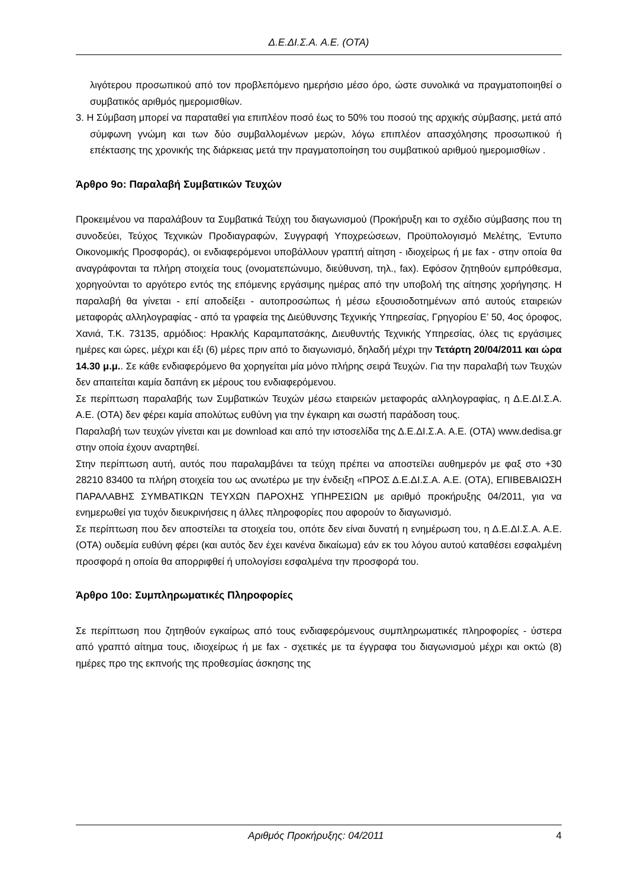Δ.Ε.ΔΙ.Σ.Α. Α.Ε. (ΟΤΑ)
λιγότερου προσωπικού από τον προβλεπόμενο ημερήσιο μέσο όρο, ώστε συνολικά να πραγματοποιηθεί ο συμβατικός αριθμός ημερομισθίων.
3. Η Σύμβαση μπορεί να παραταθεί για επιπλέον ποσό έως το 50% του ποσού της αρχικής σύμβασης, μετά από σύμφωνη γνώμη και των δύο συμβαλλομένων μερών, λόγω επιπλέον απασχόλησης προσωπικού ή επέκτασης της χρονικής της διάρκειας μετά την πραγματοποίηση του συμβατικού αριθμού ημερομισθίων .
Άρθρο 9ο: Παραλαβή Συμβατικών Τευχών
Προκειμένου να παραλάβουν τα Συμβατικά Τεύχη του διαγωνισμού (Προκήρυξη και το σχέδιο σύμβασης που τη συνοδεύει, Τεύχος Τεχνικών Προδιαγραφών, Συγγραφή Υποχρεώσεων, Προϋπολογισμό Μελέτης, Έντυπο Οικονομικής Προσφοράς), οι ενδιαφερόμενοι υποβάλλουν γραπτή αίτηση - ιδιοχείρως ή με fax - στην οποία θα αναγράφονται τα πλήρη στοιχεία τους (ονοματεπώνυμο, διεύθυνση, τηλ., fax). Εφόσον ζητηθούν εμπρόθεσμα, χορηγούνται το αργότερο εντός της επόμενης εργάσιμης ημέρας από την υποβολή της αίτησης χορήγησης. Η παραλαβή θα γίνεται - επί αποδείξει - αυτοπροσώπως ή μέσω εξουσιοδοτημένων από αυτούς εταιρειών μεταφοράς αλληλογραφίας - από τα γραφεία της Διεύθυνσης Τεχνικής Υπηρεσίας, Γρηγορίου Ε’ 50, 4ος όροφος, Χανιά, Τ.Κ. 73135, αρμόδιος: Ηρακλής Καραμπατσάκης, Διευθυντής Τεχνικής Υπηρεσίας, όλες τις εργάσιμες ημέρες και ώρες, μέχρι και έξι (6) μέρες πριν από το διαγωνισμό, δηλαδή μέχρι την Τετάρτη 20/04/2011 και ώρα 14.30 μ.μ.. Σε κάθε ενδιαφερόμενο θα χορηγείται μία μόνο πλήρης σειρά Τευχών. Για την παραλαβή των Τευχών δεν απαιτείται καμία δαπάνη εκ μέρους του ενδιαφερόμενου.
Σε περίπτωση παραλαβής των Συμβατικών Τευχών μέσω εταιρειών μεταφοράς αλληλογραφίας, η Δ.Ε.ΔΙ.Σ.Α. Α.Ε. (ΟΤΑ) δεν φέρει καμία απολύτως ευθύνη για την έγκαιρη και σωστή παράδοση τους.
Παραλαβή των τευχών γίνεται και με download και από την ιστοσελίδα της Δ.Ε.ΔΙ.Σ.Α. Α.Ε. (ΟΤΑ) www.dedisa.gr στην οποία έχουν αναρτηθεί.
Στην περίπτωση αυτή, αυτός που παραλαμβάνει τα τεύχη πρέπει να αποστείλει αυθημερόν με φαξ στο +30 28210 83400 τα πλήρη στοιχεία του ως ανωτέρω με την ένδειξη «ΠΡΟΣ Δ.Ε.ΔΙ.Σ.Α. Α.Ε. (ΟΤΑ), ΕΠΙΒΕΒΑΙΩΣΗ ΠΑΡΑΛΑΒΗΣ ΣΥΜΒΑΤΙΚΩΝ ΤΕΥΧΩΝ ΠΑΡΟΧΗΣ ΥΠΗΡΕΣΙΩΝ με αριθμό προκήρυξης 04/2011, για να ενημερωθεί για τυχόν διευκρινήσεις η άλλες πληροφορίες που αφορούν το διαγωνισμό.
Σε περίπτωση που δεν αποστείλει τα στοιχεία του, οπότε δεν είναι δυνατή η ενημέρωση του, η Δ.Ε.ΔΙ.Σ.Α. Α.Ε. (ΟΤΑ) ουδεμία ευθύνη φέρει (και αυτός δεν έχει κανένα δικαίωμα) εάν εκ του λόγου αυτού καταθέσει εσφαλμένη προσφορά η οποία θα απορριφθεί ή υπολογίσει εσφαλμένα την προσφορά του.
Άρθρο 10ο: Συμπληρωματικές Πληροφορίες
Σε περίπτωση που ζητηθούν εγκαίρως από τους ενδιαφερόμενους συμπληρωματικές πληροφορίες - ύστερα από γραπτό αίτημα τους, ιδιοχείρως ή με fax - σχετικές με τα έγγραφα του διαγωνισμού μέχρι και οκτώ (8) ημέρες προ της εκπνοής της προθεσμίας άσκησης της
Αριθμός Προκήρυξης: 04/2011 4